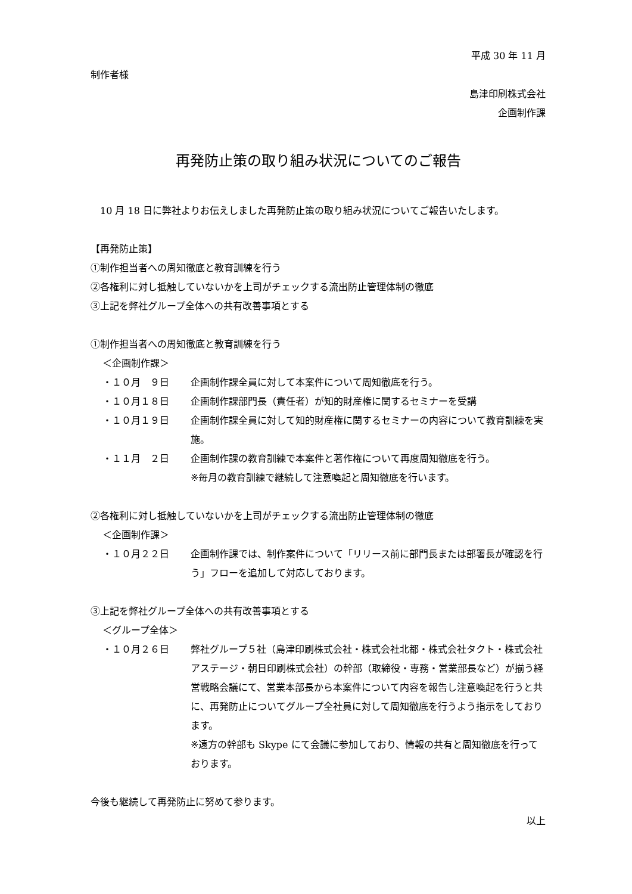平成 30 年 11 月
制作者様
島津印刷株式会社
企画制作課
再発防止策の取り組み状況についてのご報告
　10 月 18 日に弊社よりお伝えしました再発防止策の取り組み状況についてご報告いたします。
【再発防止策】
①制作担当者への周知徹底と教育訓練を行う
②各権利に対し抵触していないかを上司がチェックする流出防止管理体制の徹底
③上記を弊社グループ全体への共有改善事項とする
①制作担当者への周知徹底と教育訓練を行う
＜企画制作課＞
・１０月　９日 企画制作課全員に対して本案件について周知徹底を行う。
・１０月１８日 企画制作課部門長（責任者）が知的財産権に関するセミナーを受講
・１０月１９日 企画制作課全員に対して知的財産権に関するセミナーの内容について教育訓練を実施。
・１１月　２日 企画制作課の教育訓練で本案件と著作権について再度周知徹底を行う。
※毎月の教育訓練で継続して注意喚起と周知徹底を行います。
②各権利に対し抵触していないかを上司がチェックする流出防止管理体制の徹底
＜企画制作課＞
・１０月２２日 企画制作課では、制作案件について「リリース前に部門長または部署長が確認を行う」フローを追加して対応しております。
③上記を弊社グループ全体への共有改善事項とする
＜グループ全体＞
・１０月２６日 弊社グループ５社（島津印刷株式会社・株式会社北都・株式会社タクト・株式会社アステージ・朝日印刷株式会社）の幹部（取締役・専務・営業部長など）が揃う経営戦略会議にて、営業本部長から本案件について内容を報告し注意喚起を行うと共に、再発防止についてグループ全社員に対して周知徹底を行うよう指示をしております。
※遠方の幹部も Skype にて会議に参加しており、情報の共有と周知徹底を行っております。
今後も継続して再発防止に努めて参ります。
以上